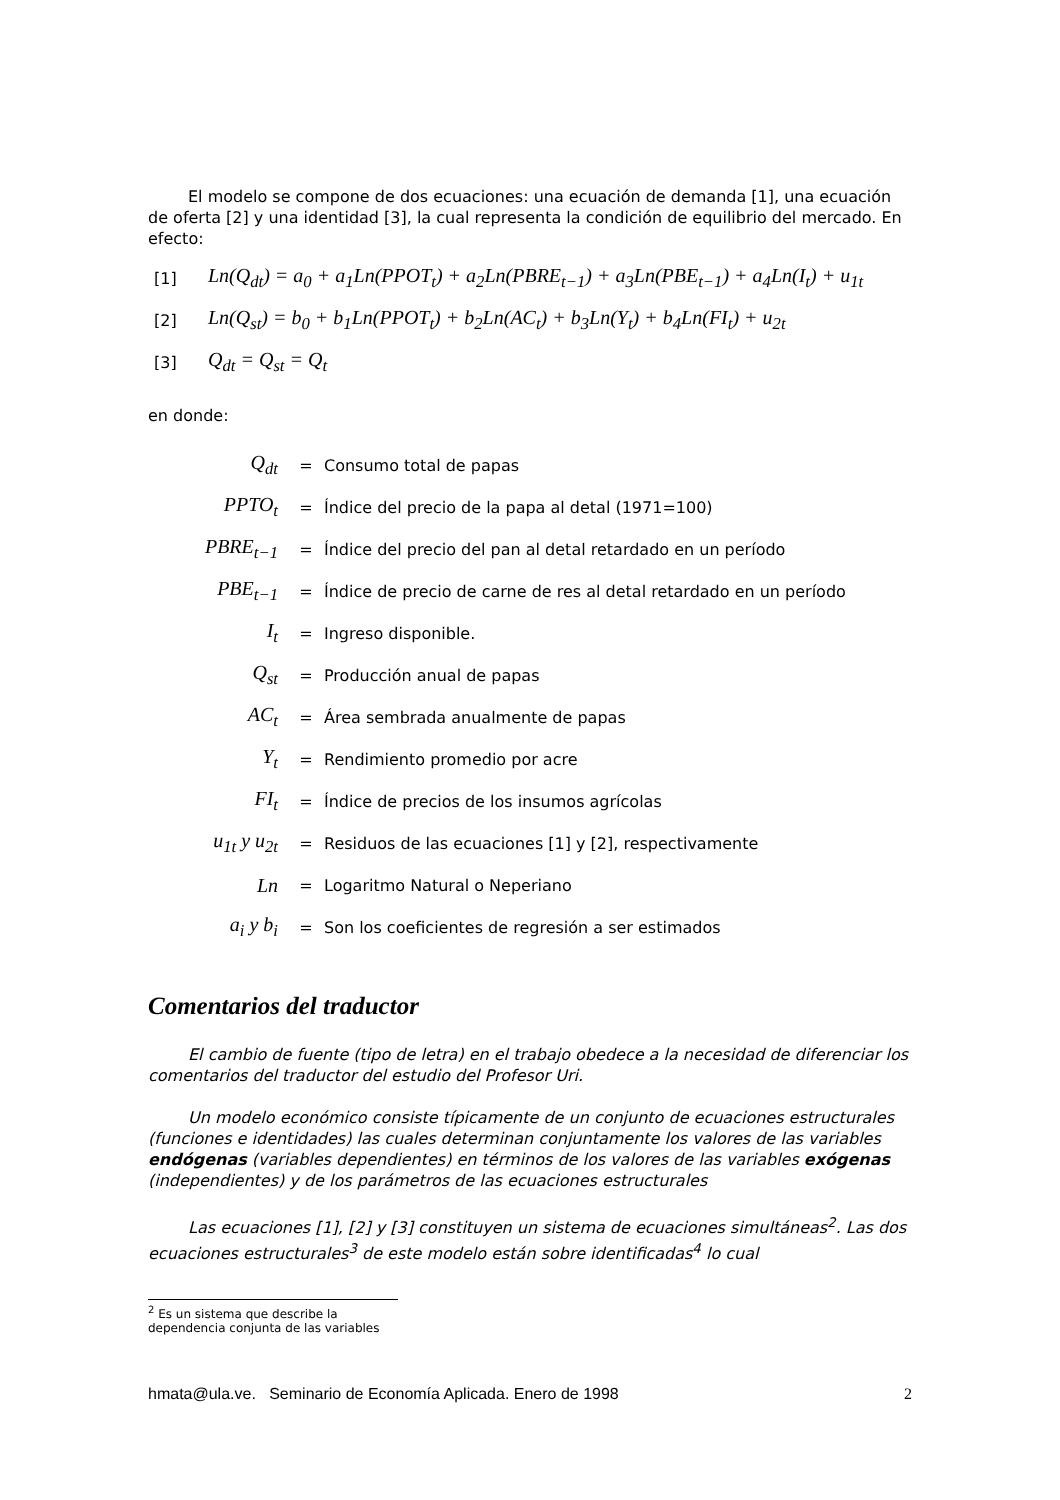El modelo se compone de dos ecuaciones: una ecuación de demanda [1], una ecuación de oferta [2] y una identidad [3], la cual representa la condición de equilibrio del mercado. En efecto:
[1] Ln(Q<sub>dt</sub>) = a<sub>0</sub> + a<sub>1</sub>Ln(PPOT<sub>t</sub>) + a<sub>2</sub>Ln(PBRE<sub>t−1</sub>) + a<sub>3</sub>Ln(PBE<sub>t−1</sub>) + a<sub>4</sub>Ln(I<sub>t</sub>) + u<sub>1t</sub>
[2] Ln(Q<sub>st</sub>) = b<sub>0</sub> + b<sub>1</sub>Ln(PPOT<sub>t</sub>) + b<sub>2</sub>Ln(AC<sub>t</sub>) + b<sub>3</sub>Ln(Y<sub>t</sub>) + b<sub>4</sub>Ln(FI<sub>t</sub>) + u<sub>2t</sub>
[3] Q<sub>dt</sub> = Q<sub>st</sub> = Q<sub>t</sub>
en donde:
| Q<sub>dt</sub> | = | Consumo total de papas |
| PPTO<sub>t</sub> | = | Índice del precio de la papa al detal (1971=100) |
| PBRE<sub>t−1</sub> | = | Índice del precio del pan al detal retardado en un período |
| PBE<sub>t−1</sub> | = | Índice de precio de carne de res al detal retardado en un período |
| I<sub>t</sub> | = | Ingreso disponible. |
| Q<sub>st</sub> | = | Producción anual de papas |
| AC<sub>t</sub> | = | Área sembrada anualmente de papas |
| Y<sub>t</sub> | = | Rendimiento promedio por acre |
| FI<sub>t</sub> | = | Índice de precios de los insumos agrícolas |
| u<sub>1t</sub> y u<sub>2t</sub> | = | Residuos de las ecuaciones [1] y [2], respectivamente |
| Ln | = | Logaritmo Natural o Neperiano |
| a<sub>i</sub> y b<sub>i</sub> | = | Son los coeficientes de regresión a ser estimados |
Comentarios del traductor
El cambio de fuente (tipo de letra) en el trabajo obedece a la necesidad de diferenciar los comentarios del traductor del estudio del Profesor Uri.
Un modelo económico consiste típicamente de un conjunto de ecuaciones estructurales (funciones e identidades) las cuales determinan conjuntamente los valores de las variables endógenas (variables dependientes) en términos de los valores de las variables exógenas (independientes) y de los parámetros de las ecuaciones estructurales
Las ecuaciones [1], [2] y [3] constituyen un sistema de ecuaciones simultáneas<sup>2</sup>. Las dos ecuaciones estructurales<sup>3</sup> de este modelo están sobre identificadas<sup>4</sup> lo cual
<sup>2</sup> Es un sistema que describe la dependencia conjunta de las variables
hmata@ula.ve. Seminario de Economía Aplicada. Enero de 1998 2